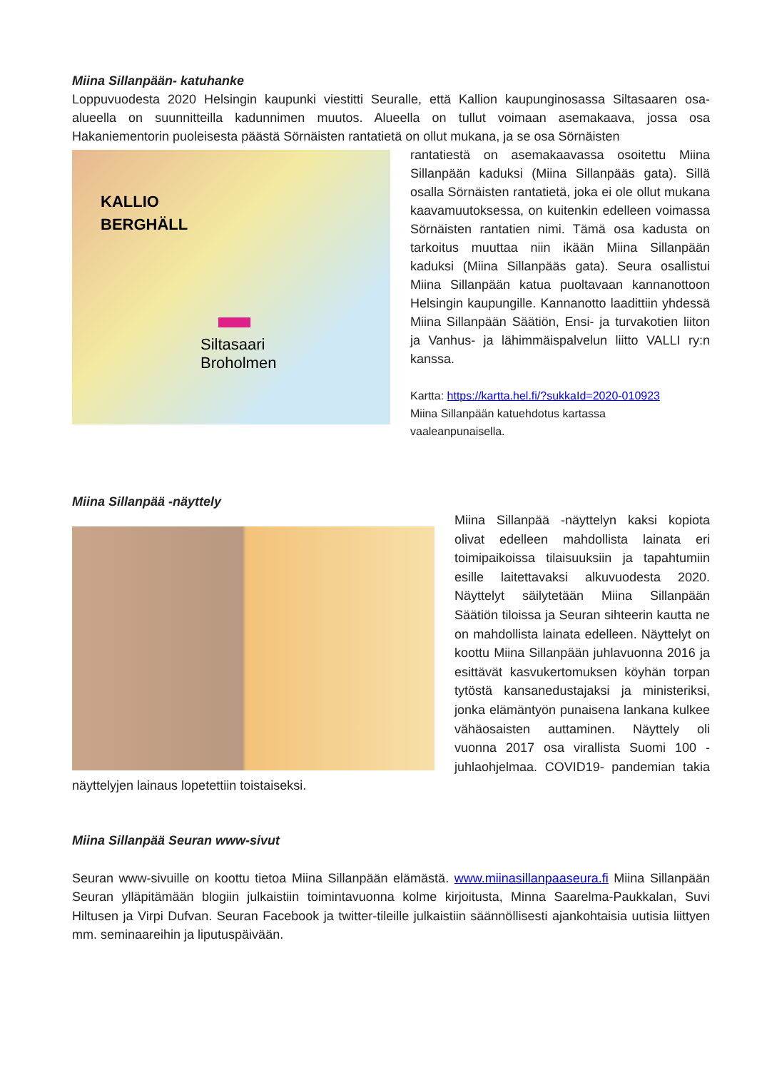Miina Sillanpään- katuhanke
Loppuvuodesta 2020 Helsingin kaupunki viestitti Seuralle, että Kallion kaupunginosassa Siltasaaren osa-alueella on suunnitteilla kadunnimen muutos. Alueella on tullut voimaan asemakaava, jossa osa Hakaniementorin puoleisesta päästä Sörnäisten rantatietä on ollut mukana, ja se osa Sörnäisten
KALLIO
BERGHÄLL
Siltasaari
Broholmen
rantatiestä on asemakaavassa osoitettu Miina Sillanpään kaduksi (Miina Sillanpääs gata). Sillä osalla Sörnäisten rantatietä, joka ei ole ollut mukana kaavamuutoksessa, on kuitenkin edelleen voimassa Sörnäisten rantatien nimi. Tämä osa kadusta on tarkoitus muuttaa niin ikään Miina Sillanpään kaduksi (Miina Sillanpääs gata). Seura osallistui Miina Sillanpään katua puoltavaan kannanottoon Helsingin kaupungille. Kannanotto laadittiin yhdessä Miina Sillanpään Säätiön, Ensi- ja turvakotien liiton ja Vanhus- ja lähimmäispalvelun liitto VALLI ry:n kanssa.
Kartta: https://kartta.hel.fi/?sukkaId=2020-010923
Miina Sillanpään katuehdotus kartassa
vaaleanpunaisella.
Miina Sillanpää -näyttely
Miina Sillanpää -näyttelyn kaksi kopiota olivat edelleen mahdollista lainata eri toimipaikoissa tilaisuuksiin ja tapahtumiin esille laitettavaksi alkuvuodesta 2020. Näyttelyt säilytetään Miina Sillanpään Säätiön tiloissa ja Seuran sihteerin kautta ne on mahdollista lainata edelleen. Näyttelyt on koottu Miina Sillanpään juhlavuonna 2016 ja esittävät kasvukertomuksen köyhän torpan tytöstä kansanedustajaksi ja ministeriksi, jonka elämäntyön punaisena lankana kulkee vähäosaisten auttaminen. Näyttely oli vuonna 2017 osa virallista Suomi 100 -juhlaohjelmaa. COVID19- pandemian takia näyttelyjen lainaus lopetettiin toistaiseksi.
Miina Sillanpää Seuran www-sivut
Seuran www-sivuille on koottu tietoa Miina Sillanpään elämästä. www.miinasillanpaaseura.fi Miina Sillanpään Seuran ylläpitämään blogiin julkaistiin toimintavuonna kolme kirjoitusta, Minna Saarelma-Paukkalan, Suvi Hiltusen ja Virpi Dufvan. Seuran Facebook ja twitter-tileille julkaistiin säännöllisesti ajankohtaisia uutisia liittyen mm. seminaareihin ja liputuspäivään.